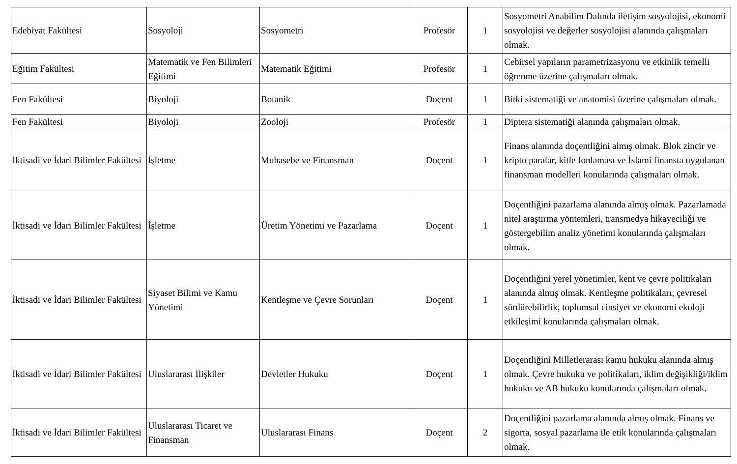| Edebiyat Fakültesi | Sosyoloji | Sosyometri | Profesör | 1 | Sosyometri Anabilim Dalında iletişim sosyolojisi, ekonomi sosyolojisi ve değerler sosyolojisi alanında çalışmaları olmak. |
| Eğitim Fakültesi | Matematik ve Fen Bilimleri Eğitimi | Matematik Eğitimi | Profesör | 1 | Cebirsel yapıların parametrizasyonu ve etkinlik temelli öğrenme üzerine çalışmaları olmak. |
| Fen Fakültesi | Biyoloji | Botanik | Doçent | 1 | Bitki sistematiği ve anatomisi üzerine çalışmaları olmak. |
| Fen Fakültesi | Biyoloji | Zooloji | Profesör | 1 | Diptera sistematiği alanında çalışmaları olmak. |
| İktisadi ve İdari Bilimler Fakültesi | İşletme | Muhasebe ve Finansman | Doçent | 1 | Finans alanında doçentliğini almış olmak. Blok zincir ve kripto paralar, kitle fonlaması ve İslami finansta uygulanan finansman modelleri konularında çalışmaları olmak. |
| İktisadi ve İdari Bilimler Fakültesi | İşletme | Üretim Yönetimi ve Pazarlama | Doçent | 1 | Doçentliğini pazarlama alanında almış olmak. Pazarlamada nitel araştırma yöntemleri, transmedya hikayeciliği ve göstergebilim analiz yönetimi konularında çalışmaları olmak. |
| İktisadi ve İdari Bilimler Fakültesi | Siyaset Bilimi ve Kamu Yönetimi | Kentleşme ve Çevre Sorunları | Doçent | 1 | Doçentliğini yerel yönetimler, kent ve çevre politikaları alanında almış olmak. Kentleşme politikaları, çevresel sürdürebilirlik, toplumsal cinsiyet ve ekonomi ekoloji etkileşimi konularında çalışmaları olmak. |
| İktisadi ve İdari Bilimler Fakültesi | Uluslararası İlişkiler | Devletler Hukuku | Doçent | 1 | Doçentliğini Milletlerarası kamu hukuku alanında almış olmak. Çevre hukuku ve politikaları, iklim değişikliği/iklim hukuku ve AB hukuku konularında çalışmaları olmak. |
| İktisadi ve İdari Bilimler Fakültesi | Uluslararası Ticaret ve Finansman | Uluslararası Finans | Doçent | 2 | Doçentliğini pazarlama alanında almış olmak. Finans ve sigorta, sosyal pazarlama ile etik konularında çalışmaları olmak. |